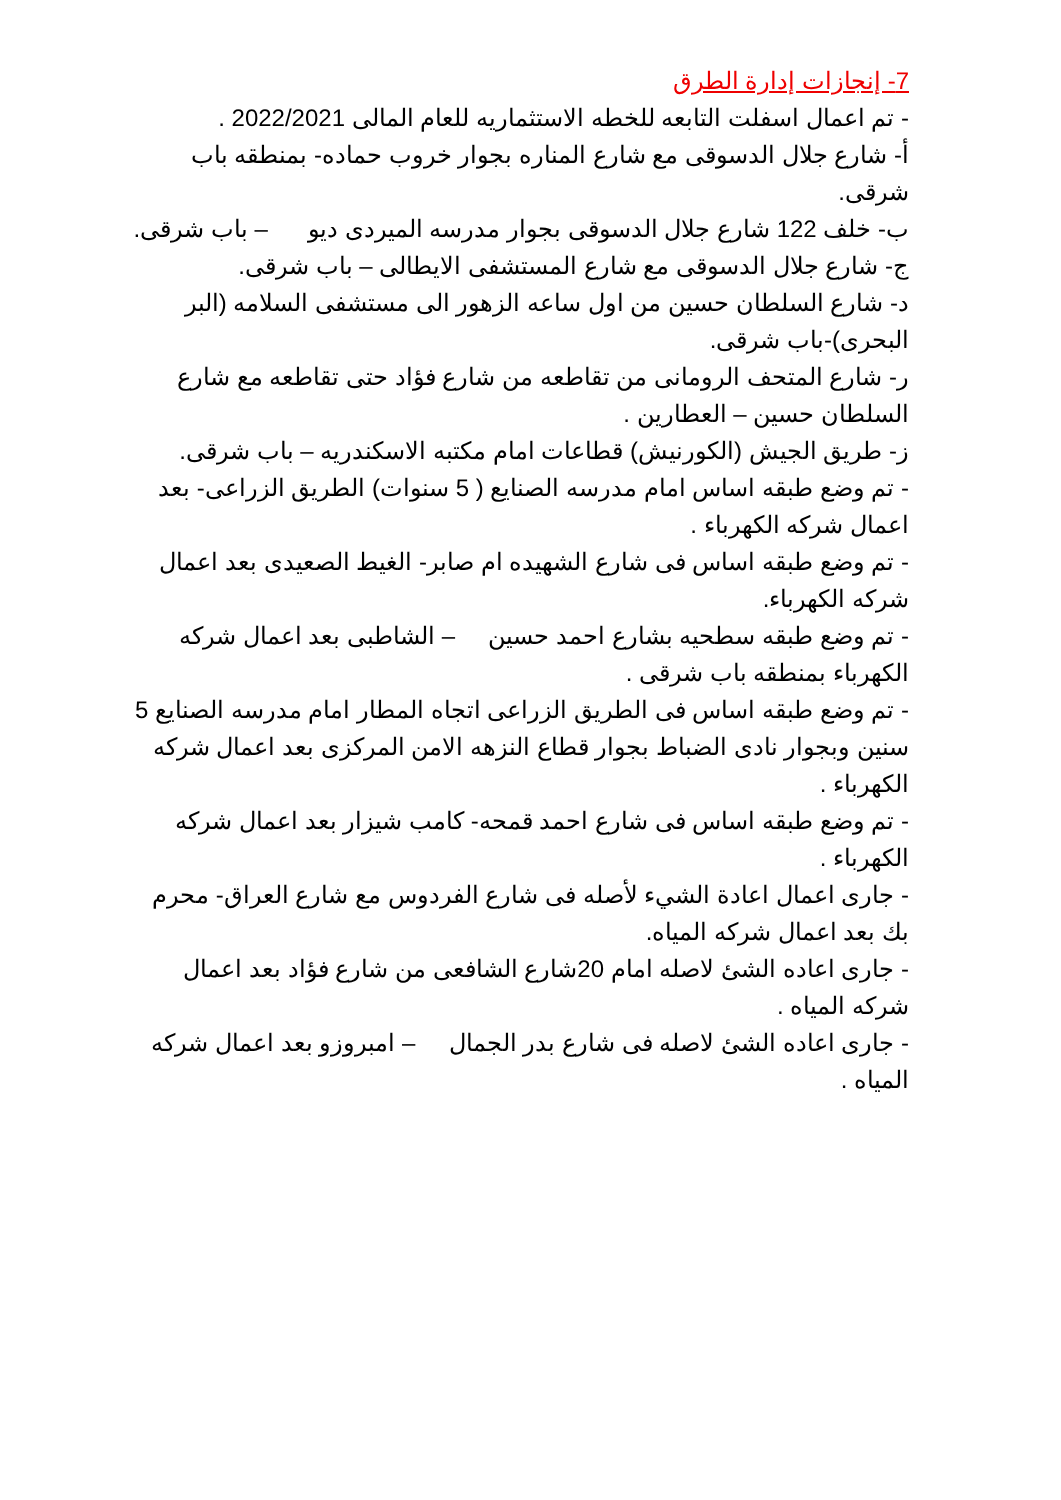7- إنجازات إدارة الطرق
- تم اعمال اسفلت التابعه للخطه الاستثماريه للعام المالى 2022/2021 .
أ- شارع جلال الدسوقى مع شارع المناره بجوار خروب حماده- بمنطقه باب شرقى.
ب- خلف 122 شارع جلال الدسوقى بجوار مدرسه الميردى ديو – باب شرقى.
ج- شارع جلال الدسوقى مع شارع المستشفى الايطالى – باب شرقى.
د- شارع السلطان حسين من اول ساعه الزهور الى مستشفى السلامه (البر البحرى)-باب شرقى.
ر- شارع المتحف الرومانى من تقاطعه من شارع فؤاد حتى تقاطعه مع شارع السلطان حسين – العطارين .
ز- طريق الجيش (الكورنيش) قطاعات امام مكتبه الاسكندريه – باب شرقى.
- تم وضع طبقه اساس امام مدرسه الصنايع ( 5 سنوات) الطريق الزراعى- بعد اعمال شركه الكهرباء .
- تم وضع طبقه اساس فى شارع الشهيده ام صابر- الغيط الصعيدى بعد اعمال شركه الكهرباء.
- تم وضع طبقه سطحيه بشارع احمد حسين – الشاطبى بعد اعمال شركه الكهرباء بمنطقه باب شرقى .
- تم وضع طبقه اساس فى الطريق الزراعى اتجاه المطار امام مدرسه الصنايع 5 سنين وبجوار نادى الضباط بجوار قطاع النزهه الامن المركزى بعد اعمال شركه الكهرباء .
- تم وضع طبقه اساس فى شارع احمد قمحه- كامب شيزار بعد اعمال شركه الكهرباء .
- جارى اعمال اعادة الشيء لأصله فى شارع الفردوس مع شارع العراق- محرم بك بعد اعمال شركه المياه.
- جارى اعاده الشئ لاصله امام 20شارع الشافعى من شارع فؤاد بعد اعمال شركه المياه .
- جارى اعاده الشئ لاصله فى شارع بدر الجمال – امبروزو بعد اعمال شركه المياه .